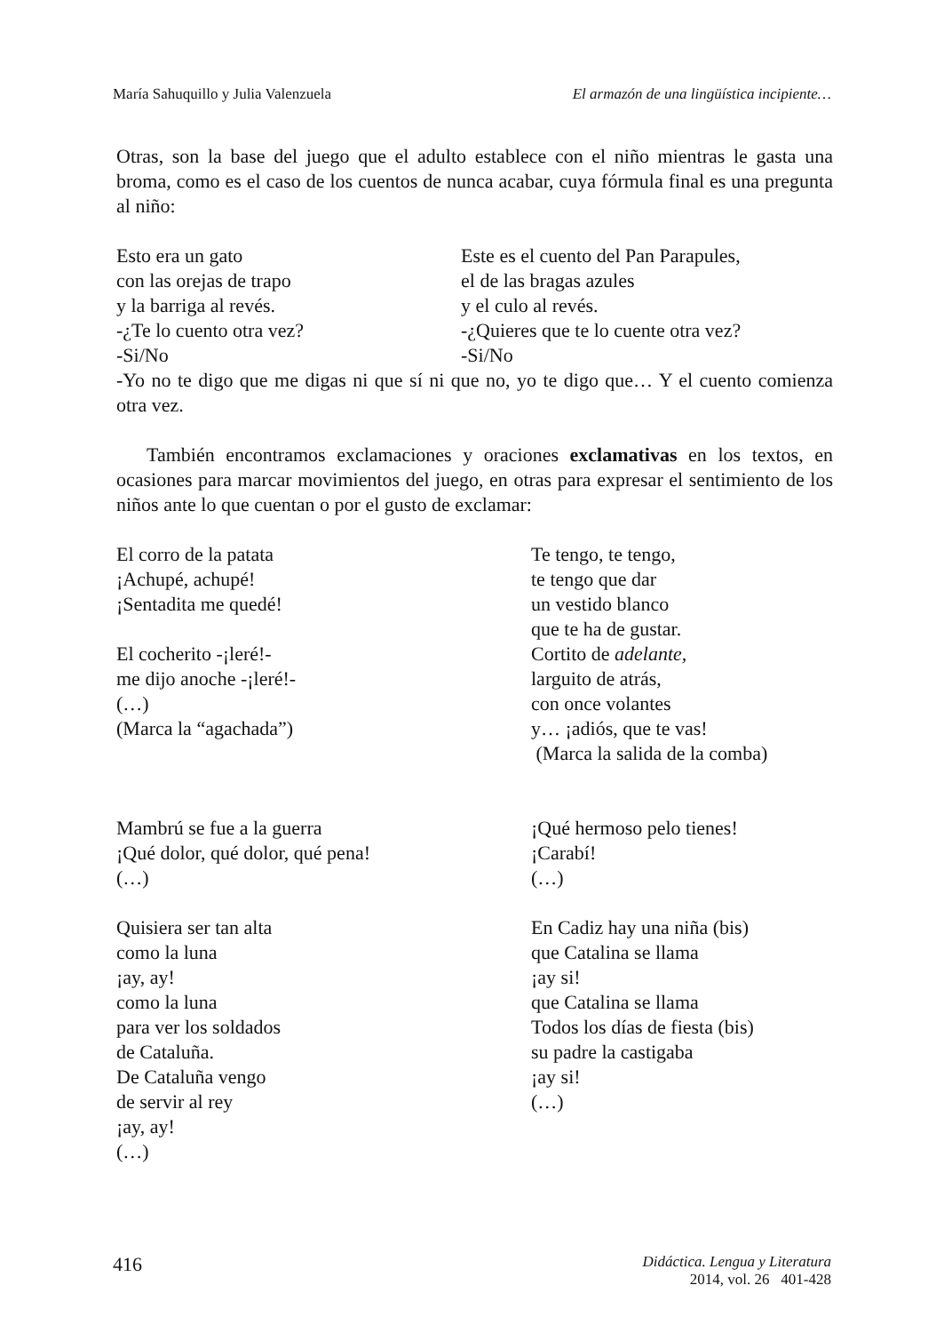María Sahuquillo y Julia Valenzuela El armazón de una lingüística incipiente…
Otras, son la base del juego que el adulto establece con el niño mientras le gasta una broma, como es el caso de los cuentos de nunca acabar, cuya fórmula final es una pregunta al niño:
Esto era un gato
con las orejas de trapo
y la barriga al revés.
-¿Te lo cuento otra vez?
-Si/No
Este es el cuento del Pan Parapules,
el de las bragas azules
y el culo al revés.
-¿Quieres que te lo cuente otra vez?
-Si/No
-Yo no te digo que me digas ni que sí ni que no, yo te digo que… Y el cuento comienza otra vez.
También encontramos exclamaciones y oraciones exclamativas en los textos, en ocasiones para marcar movimientos del juego, en otras para expresar el sentimiento de los niños ante lo que cuentan o por el gusto de exclamar:
El corro de la patata
¡Achupé, achupé!
¡Sentadita me quedé!
El cocherito -¡leré!-
me dijo anoche -¡leré!-
(…)
(Marca la “agachada”)
Te tengo, te tengo,
te tengo que dar
un vestido blanco
que te ha de gustar.
Cortito de adelante,
larguito de atrás,
con once volantes
y… ¡adiós, que te vas!
(Marca la salida de la comba)
Mambrú se fue a la guerra
¡Qué dolor, qué dolor, qué pena!
(…)
Quisiera ser tan alta
como la luna
¡ay, ay!
como la luna
para ver los soldados
de Cataluña.
De Cataluña vengo
de servir al rey
¡ay, ay!
(…)
¡Qué hermoso pelo tienes!
¡Carabí!
(…)
En Cadiz hay una niña (bis)
que Catalina se llama
¡ay si!
que Catalina se llama
Todos los días de fiesta (bis)
su padre la castigaba
¡ay si!
(…)
416 Didáctica. Lengua y Literatura
2014, vol. 26 401-428